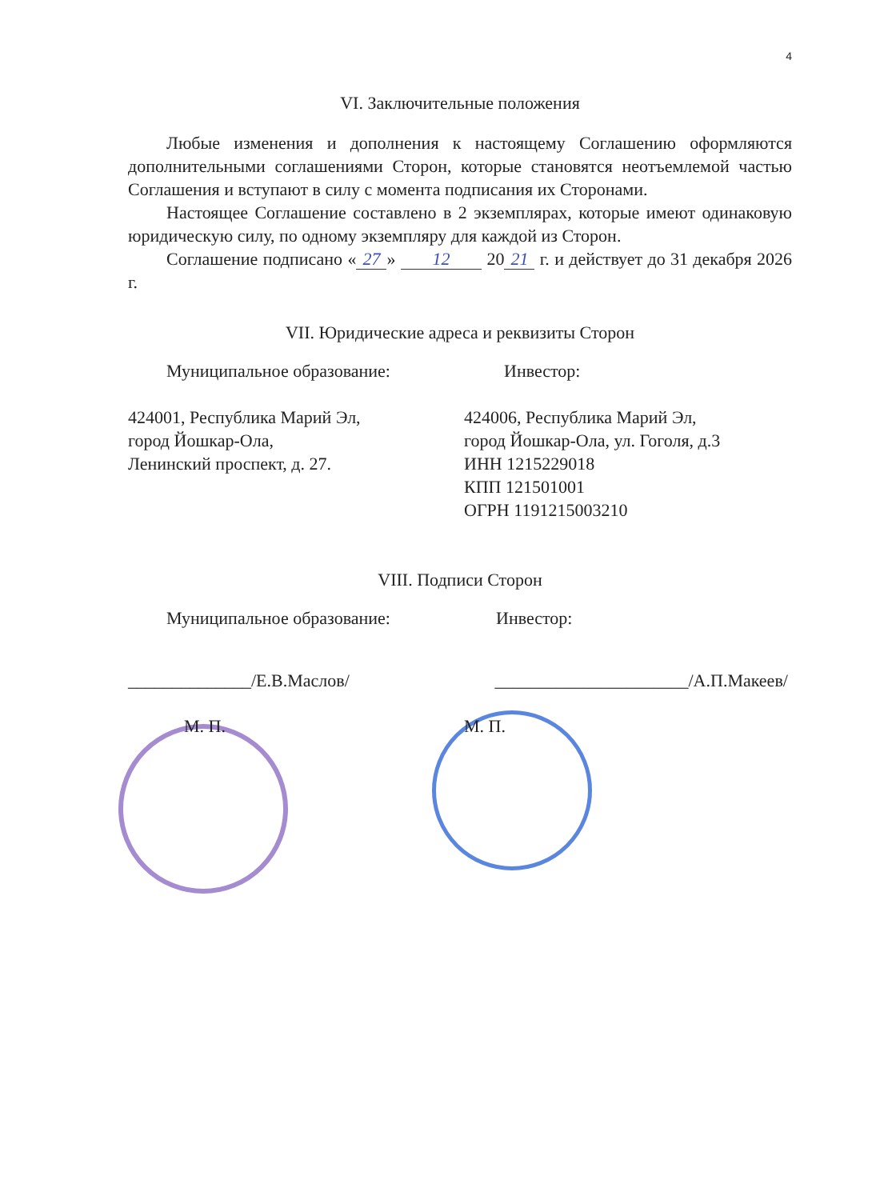4
VI. Заключительные положения
Любые изменения и дополнения к настоящему Соглашению оформляются дополнительными соглашениями Сторон, которые становятся неотъемлемой частью Соглашения и вступают в силу с момента подписания их Сторонами.
Настоящее Соглашение составлено в 2 экземплярах, которые имеют одинаковую юридическую силу, по одному экземпляру для каждой из Сторон.
Соглашение подписано « 27 » 12 20 21 г. и действует до 31 декабря 2026 г.
VII. Юридические адреса и реквизиты Сторон
Муниципальное образование:
424001, Республика Марий Эл,
город Йошкар-Ола,
Ленинский проспект, д. 27.
Инвестор:
424006, Республика Марий Эл,
город Йошкар-Ола, ул. Гоголя, д.3
ИНН 1215229018
КПП 121501001
ОГРН 1191215003210
VIII. Подписи Сторон
Муниципальное образование:
______________/Е.В.Маслов/
М. П.
Инвестор:
______________________/А.П.Макеев/
М. П.